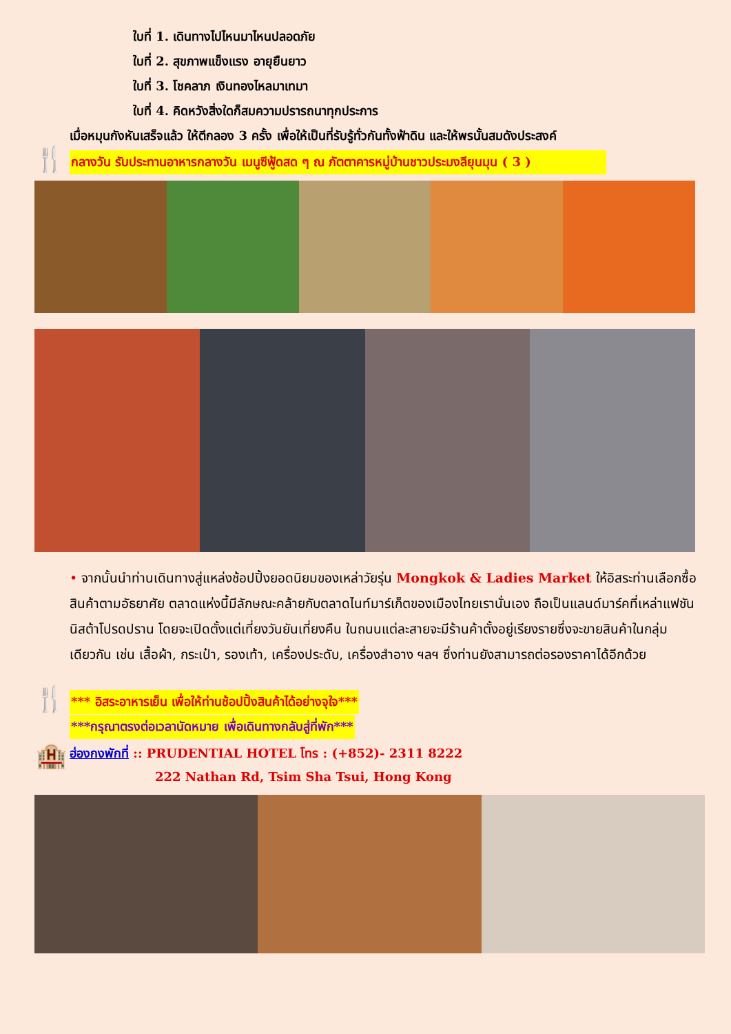ใบที่ 1. เดินทางไปไหนมาไหนปลอดภัย
ใบที่ 2. สุขภาพแข็งแรง อายุยืนยาว
ใบที่ 3. โชคลาภ เงินทองไหลมาเทมา
ใบที่ 4. คิดหวังสิ่งใดก็สมความปรารถนาทุกประการ
เมื่อหมุนกังหันเสร็จแล้ว ให้ตีกลอง 3 ครั้ง เพื่อให้เป็นที่รับรู้ทั่วกันทั้งฟ้าดิน และให้พรนั้นสมดังประสงค์
🍴 กลางวัน รับประทานอาหารกลางวัน เมนูซีฟู้ดสด ๆ ณ ภัตตาคารหมู่บ้านชาวประมงลียุนมุน ( 3 )
• จากนั้นนำท่านเดินทางสู่แหล่งช้อปปิ้งยอดนิยมของเหล่าวัยรุ่น Mongkok & Ladies Market ให้อิสระท่านเลือกซื้อสินค้าตามอัธยาศัย ตลาดแห่งนี้มีลักษณะคล้ายกับตลาดไนท์มาร์เก็ตของเมืองไทยเรานั่นเอง ถือเป็นแลนด์มาร์คที่เหล่าแฟชันนิสต้าโปรดปราน โดยจะเปิดตั้งแต่เที่ยงวันยันเที่ยงคืน ในถนนแต่ละสายจะมีร้านค้าตั้งอยู่เรียงรายซึ่งจะขายสินค้าในกลุ่มเดียวกัน เช่น เสื้อผ้า, กระเป๋า, รองเท้า, เครื่องประดับ, เครื่องสำอาง ฯลฯ ซึ่งท่านยังสามารถต่อรองราคาได้อีกด้วย
🍴 *** อิสระอาหารเย็น เพื่อให้ท่านช้อปปิ้งสินค้าได้อย่างจุใจ***
***กรุณาตรงต่อเวลานัดหมาย เพื่อเดินทางกลับสู่ที่พัก***
🏨 ฮ่องกงพักที่ :: PRUDENTIAL HOTEL โทร : (+852)- 2311 8222
222 Nathan Rd, Tsim Sha Tsui, Hong Kong